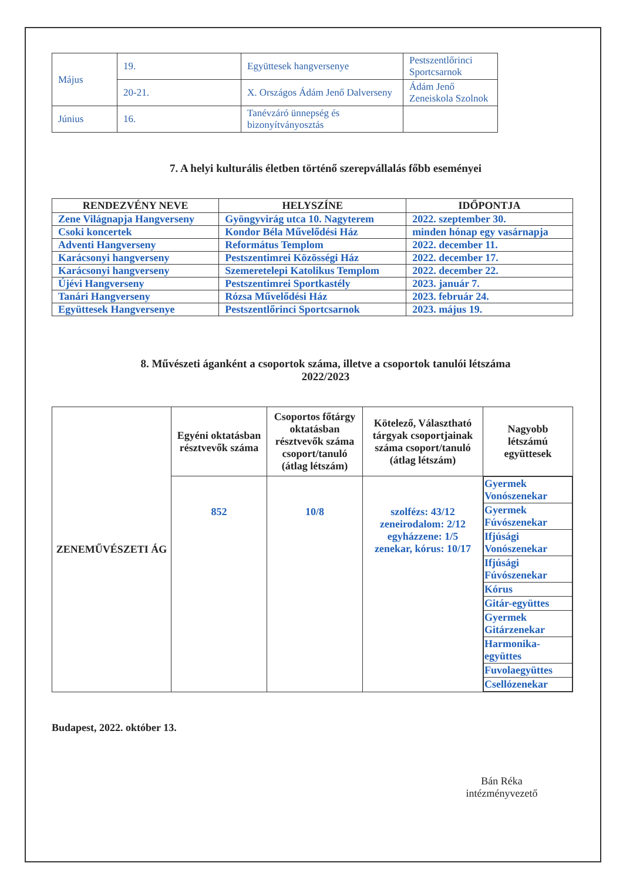| Május | 19. | Együttesek hangversenye | Pestszentlőrinci Sportcsarnok |
| | 20-21. | X. Országos Ádám Jenő Dalverseny | Ádám Jenő Zeneiskola Szolnok |
| Június | 16. | Tanévzáró ünnepség és bizonyítványosztás | |
7. A helyi kulturális életben történő szerepvállalás főbb eseményei
| RENDEZVÉNY NEVE | HELYSZÍNE | IDŐPONTJA |
| --- | --- | --- |
| Zene Világnapja Hangverseny | Gyöngyvirág utca 10. Nagyterem | 2022. szeptember 30. |
| Csoki koncertek | Kondor Béla Művelődési Ház | minden hónap egy vasárnapja |
| Adventi Hangverseny | Református Templom | 2022. december 11. |
| Karácsonyi hangverseny | Pestszentimrei Közösségi Ház | 2022. december 17. |
| Karácsonyi hangverseny | Szemeretelepi Katolikus Templom | 2022. december 22. |
| Újévi Hangverseny | Pestszentimrei Sportkastély | 2023. január 7. |
| Tanári Hangverseny | Rózsa Művelődési Ház | 2023. február 24. |
| Együttesek Hangversenye | Pestszentlőrinci Sportcsarnok | 2023. május 19. |
8. Művészeti áganként a csoportok száma, illetve a csoportok tanulói létszáma
2022/2023
| ZENEMŰVÉSZETI ÁG | Egyéni oktatásban résztvevők száma | Csoportos főtárgy oktatásban résztvevők száma csoport/tanuló (átlag létszám) | Kötelező, Választható tárgyak csoportjainak száma csoport/tanuló (átlag létszám) | Nagyobb létszámú együttesek |
| --- | --- | --- | --- | --- |
| | 852 | 10/8 | szolfézs: 43/12 zeneirodalom: 2/12 egyházzene: 1/5 zenekar, kórus: 10/17 | / Gyermek Vonószenekar / / Gyermek Fúvószenekar / / Ifjúsági Vonószenekar / / Ifjúsági Fúvószenekar / / Kórus / / Gitár-együttes / / Gyermek Gitárzenekar / / Harmonika-együttes / / Fuvolaegyüttes / / Csellózenekar / |
Budapest, 2022. október 13.
Bán Réka
intézményvezető